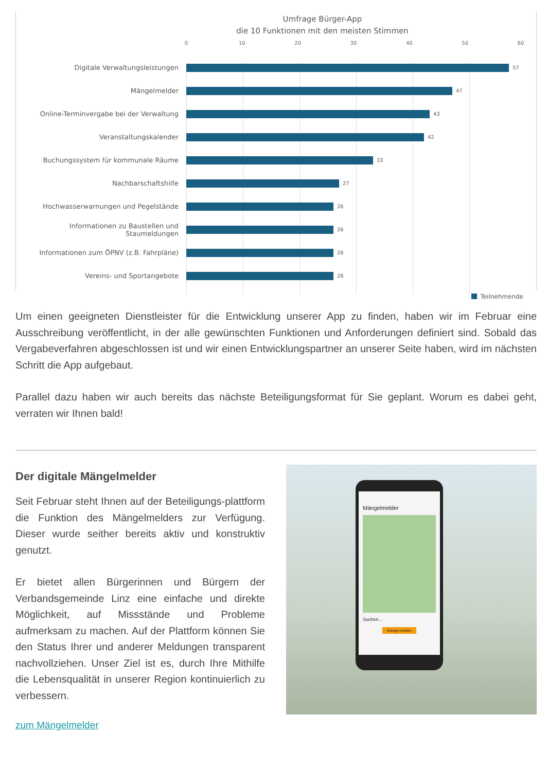Umfrage Bürger-App
die 10 Funktionen mit den meisten Stimmen
0 10 20 30 40 50 60
Digitale Verwaltungsleistungen
57
Mängelmelder
47
Online-Terminvergabe bei der Verwaltung
43
Veranstaltungskalender
42
Buchungssystem für kommunale Räume
33
Nachbarschaftshilfe
27
Hochwasserwarnungen und Pegelstände
26
Informationen zu Baustellen und Staumeldungen
26
Informationen zum ÖPNV (z.B. Fahrpläne)
26
Vereins- und Sportangebote
26
Teilnehmende
Um einen geeigneten Dienstleister für die Entwicklung unserer App zu finden, haben wir im Februar eine Ausschreibung veröffentlicht, in der alle gewünschten Funktionen und Anforderungen definiert sind. Sobald das Vergabeverfahren abgeschlossen ist und wir einen Entwicklungspartner an unserer Seite haben, wird im nächsten Schritt die App aufgebaut.
Parallel dazu haben wir auch bereits das nächste Beteiligungsformat für Sie geplant. Worum es dabei geht, verraten wir Ihnen bald!
Der digitale Mängelmelder
Seit Februar steht Ihnen auf der Beteiligungs-plattform die Funktion des Mängelmelders zur Verfügung. Dieser wurde seither bereits aktiv und konstruktiv genutzt.
Er bietet allen Bürgerinnen und Bürgern der Verbandsgemeinde Linz eine einfache und direkte Möglichkeit, auf Missstände und Probleme aufmerksam zu machen. Auf der Plattform können Sie den Status Ihrer und anderer Meldungen transparent nachvollziehen. Unser Ziel ist es, durch Ihre Mithilfe die Lebensqualität in unserer Region kontinuierlich zu verbessern.
zum Mängelmelder
Mängelmelder
Suchen...
Mangel melden